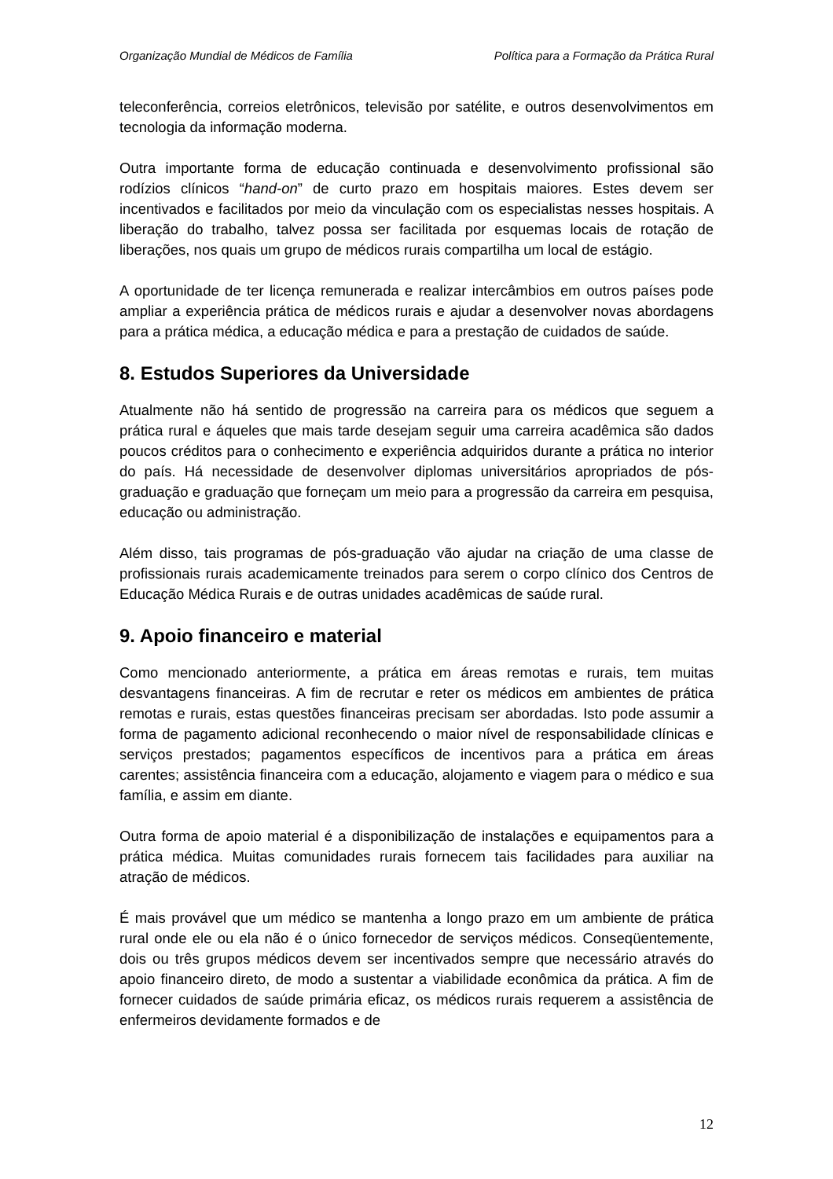Organização Mundial de Médicos de Família Política para a Formação da Prática Rural
teleconferência, correios eletrônicos, televisão por satélite, e outros desenvolvimentos em tecnologia da informação moderna.
Outra importante forma de educação continuada e desenvolvimento profissional são rodízios clínicos “hand-on” de curto prazo em hospitais maiores. Estes devem ser incentivados e facilitados por meio da vinculação com os especialistas nesses hospitais. A liberação do trabalho, talvez possa ser facilitada por esquemas locais de rotação de liberações, nos quais um grupo de médicos rurais compartilha um local de estágio.
A oportunidade de ter licença remunerada e realizar intercâmbios em outros países pode ampliar a experiência prática de médicos rurais e ajudar a desenvolver novas abordagens para a prática médica, a educação médica e para a prestação de cuidados de saúde.
8. Estudos Superiores da Universidade
Atualmente não há sentido de progressão na carreira para os médicos que seguem a prática rural e áqueles que mais tarde desejam seguir uma carreira acadêmica são dados poucos créditos para o conhecimento e experiência adquiridos durante a prática no interior do país. Há necessidade de desenvolver diplomas universitários apropriados de pós-graduação e graduação que forneçam um meio para a progressão da carreira em pesquisa, educação ou administração.
Além disso, tais programas de pós-graduação vão ajudar na criação de uma classe de profissionais rurais academicamente treinados para serem o corpo clínico dos Centros de Educação Médica Rurais e de outras unidades acadêmicas de saúde rural.
9. Apoio financeiro e material
Como mencionado anteriormente, a prática em áreas remotas e rurais, tem muitas desvantagens financeiras. A fim de recrutar e reter os médicos em ambientes de prática remotas e rurais, estas questões financeiras precisam ser abordadas. Isto pode assumir a forma de pagamento adicional reconhecendo o maior nível de responsabilidade clínicas e serviços prestados; pagamentos específicos de incentivos para a prática em áreas carentes; assistência financeira com a educação, alojamento e viagem para o médico e sua família, e assim em diante.
Outra forma de apoio material é a disponibilização de instalações e equipamentos para a prática médica. Muitas comunidades rurais fornecem tais facilidades para auxiliar na atração de médicos.
É mais provável que um médico se mantenha a longo prazo em um ambiente de prática rural onde ele ou ela não é o único fornecedor de serviços médicos. Conseqüentemente, dois ou três grupos médicos devem ser incentivados sempre que necessário através do apoio financeiro direto, de modo a sustentar a viabilidade econômica da prática. A fim de fornecer cuidados de saúde primária eficaz, os médicos rurais requerem a assistência de enfermeiros devidamente formados e de
12